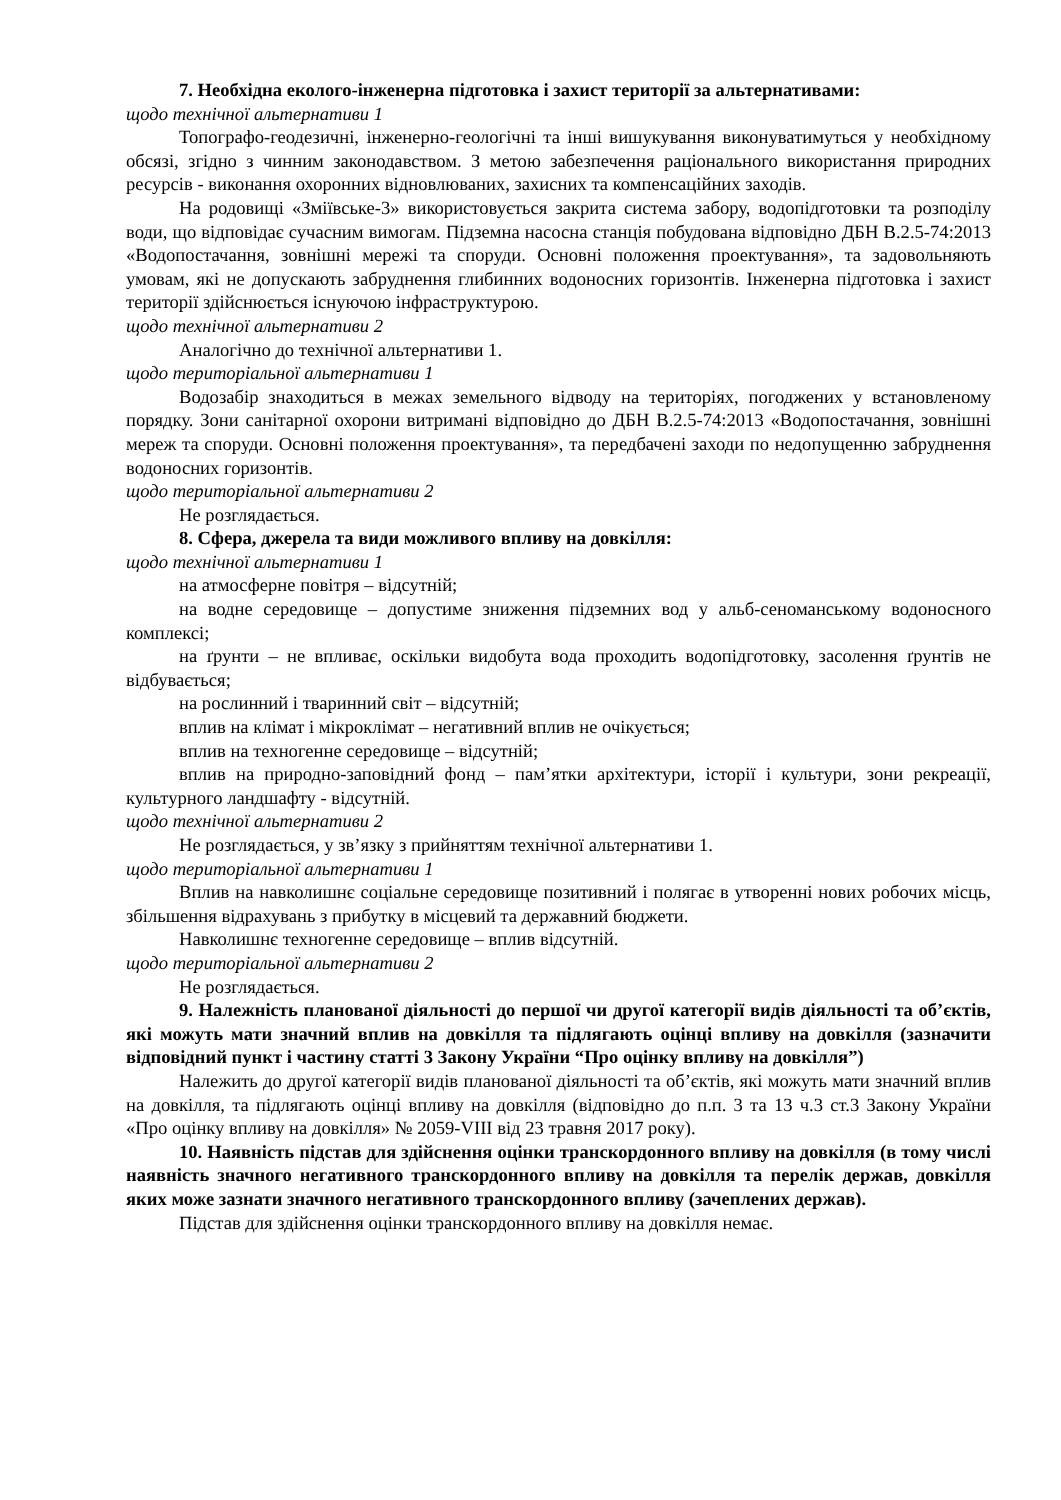7. Необхідна еколого-інженерна підготовка і захист території за альтернативами:
щодо технічної альтернативи 1
Топографо-геодезичні, інженерно-геологічні та інші вишукування виконуватимуться у необхідному обсязі, згідно з чинним законодавством. З метою забезпечення раціонального використання природних ресурсів - виконання охоронних відновлюваних, захисних та компенсаційних заходів.
На родовищі «Зміївське-3» використовується закрита система забору, водопідготовки та розподілу води, що відповідає сучасним вимогам. Підземна насосна станція побудована відповідно ДБН В.2.5-74:2013 «Водопостачання, зовнішні мережі та споруди. Основні положення проектування», та задовольняють умовам, які не допускають забруднення глибинних водоносних горизонтів. Інженерна підготовка і захист території здійснюється існуючою інфраструктурою.
щодо технічної альтернативи 2
Аналогічно до технічної альтернативи 1.
щодо територіальної альтернативи 1
Водозабір знаходиться в межах земельного відводу на територіях, погоджених у встановленому порядку. Зони санітарної охорони витримані відповідно до ДБН В.2.5-74:2013 «Водопостачання, зовнішні мереж та споруди. Основні положення проектування», та передбачені заходи по недопущенню забруднення водоносних горизонтів.
щодо територіальної альтернативи 2
Не розглядається.
8. Сфера, джерела та види можливого впливу на довкілля:
щодо технічної альтернативи 1
на атмосферне повітря – відсутній;
на водне середовище – допустиме зниження підземних вод у альб-сеноманському водоносного комплексі;
на ґрунти – не впливає, оскільки видобута вода проходить водопідготовку, засолення ґрунтів не відбувається;
на рослинний і тваринний світ – відсутній;
вплив на клімат і мікроклімат – негативний вплив не очікується;
вплив на техногенне середовище – відсутній;
вплив на природно-заповідний фонд – пам’ятки архітектури, історії і культури, зони рекреації, культурного ландшафту - відсутній.
щодо технічної альтернативи 2
Не розглядається, у зв’язку з прийняттям технічної альтернативи 1.
щодо територіальної альтернативи 1
Вплив на навколишнє соціальне середовище позитивний і полягає в утворенні нових робочих місць, збільшення відрахувань з прибутку в місцевий та державний бюджети.
Навколишнє техногенне середовище – вплив відсутній.
щодо територіальної альтернативи 2
Не розглядається.
9. Належність планованої діяльності до першої чи другої категорії видів діяльності та об’єктів, які можуть мати значний вплив на довкілля та підлягають оцінці впливу на довкілля (зазначити відповідний пункт і частину статті 3 Закону України “Про оцінку впливу на довкілля”)
Належить до другої категорії видів планованої діяльності та об’єктів, які можуть мати значний вплив на довкілля, та підлягають оцінці впливу на довкілля (відповідно до п.п. 3 та 13 ч.3 ст.3 Закону України «Про оцінку впливу на довкілля» № 2059-VIII від 23 травня 2017 року).
10. Наявність підстав для здійснення оцінки транскордонного впливу на довкілля (в тому числі наявність значного негативного транскордонного впливу на довкілля та перелік держав, довкілля яких може зазнати значного негативного транскордонного впливу (зачеплених держав).
Підстав для здійснення оцінки транскордонного впливу на довкілля немає.